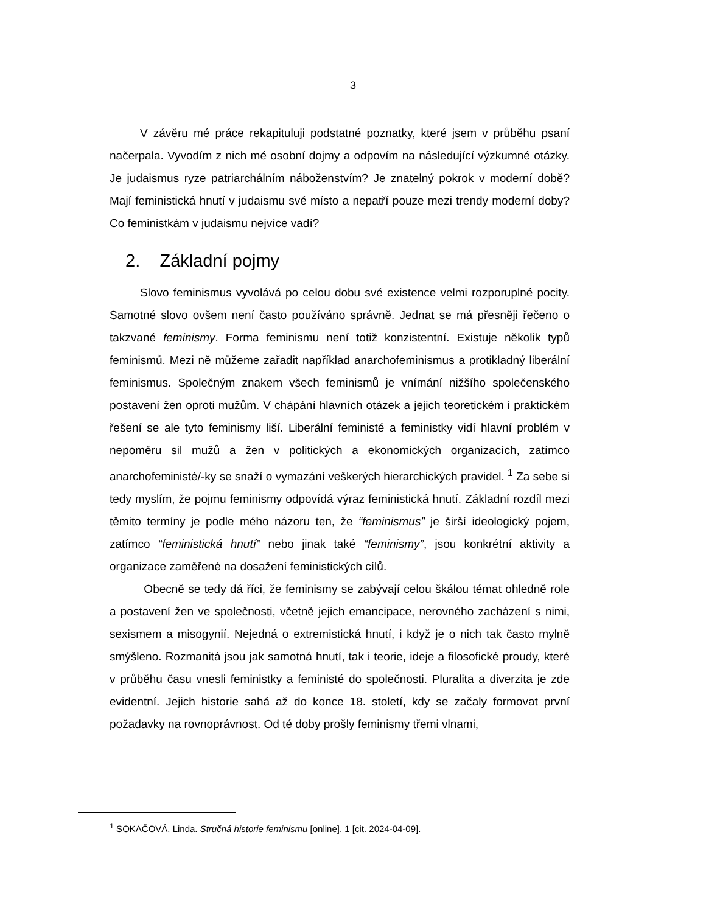3
V závěru mé práce rekapituluji podstatné poznatky, které jsem v průběhu psaní načerpala. Vyvodím z nich mé osobní dojmy a odpovím na následující výzkumné otázky. Je judaismus ryze patriarchálním náboženstvím? Je znatelný pokrok v moderní době? Mají feministická hnutí v judaismu své místo a nepatří pouze mezi trendy moderní doby? Co feministkám v judaismu nejvíce vadí?
2. Základní pojmy
Slovo feminismus vyvolává po celou dobu své existence velmi rozporuplné pocity. Samotné slovo ovšem není často používáno správně. Jednat se má přesněji řečeno o takzvané feminismy. Forma feminismu není totiž konzistentní. Existuje několik typů feminismů. Mezi ně můžeme zařadit například anarchofeminismus a protikladný liberální feminismus. Společným znakem všech feminismů je vnímání nižšího společenského postavení žen oproti mužům. V chápání hlavních otázek a jejich teoretickém i praktickém řešení se ale tyto feminismy liší. Liberální feministé a feministky vidí hlavní problém v nepoměru sil mužů a žen v politických a ekonomických organizacích, zatímco anarchofeministé/-ky se snaží o vymazání veškerých hierarchických pravidel. <sup>1</sup> Za sebe si tedy myslím, že pojmu feminismy odpovídá výraz feministická hnutí. Základní rozdíl mezi těmito termíny je podle mého názoru ten, že “feminismus” je širší ideologický pojem, zatímco “feministická hnutí” nebo jinak také “feminismy”, jsou konkrétní aktivity a organizace zaměřené na dosažení feministických cílů.
Obecně se tedy dá říci, že feminismy se zabývají celou škálou témat ohledně role a postavení žen ve společnosti, včetně jejich emancipace, nerovného zacházení s nimi, sexismem a misogynií. Nejedná o extremistická hnutí, i když je o nich tak často mylně smýšleno. Rozmanitá jsou jak samotná hnutí, tak i teorie, ideje a filosofické proudy, které v průběhu času vnesli feministky a feministé do společnosti. Pluralita a diverzita je zde evidentní. Jejich historie sahá až do konce 18. století, kdy se začaly formovat první požadavky na rovnoprávnost. Od té doby prošly feminismy třemi vlnami,
<sup>1</sup> SOKAČOVÁ, Linda. Stručná historie feminismu [online]. 1 [cit. 2024-04-09].